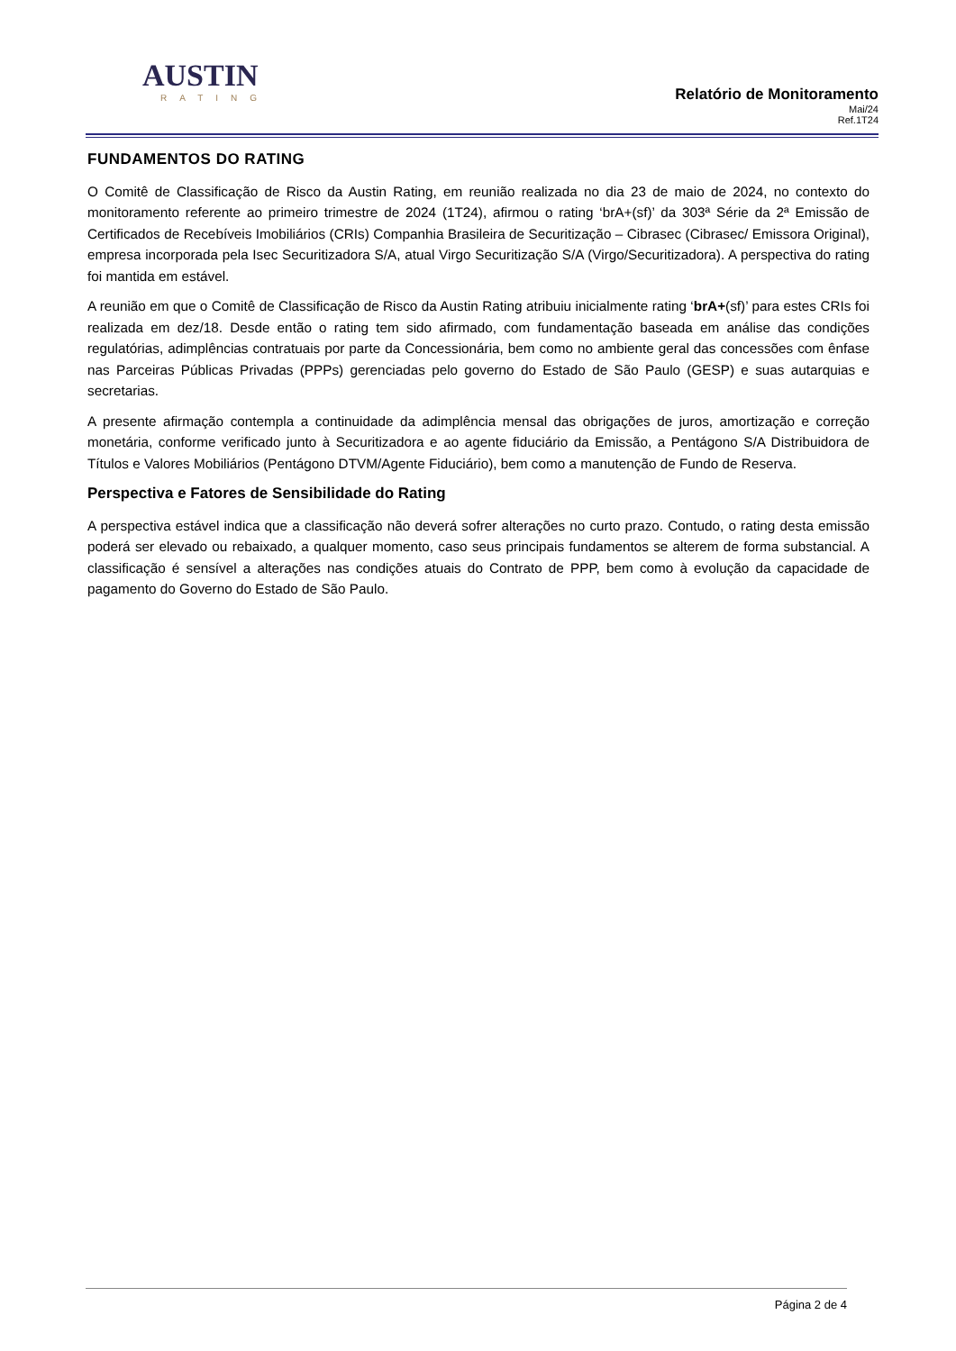AUSTIN
RATING
Relatório de Monitoramento
Mai/24
Ref.1T24
FUNDAMENTOS DO RATING
O Comitê de Classificação de Risco da Austin Rating, em reunião realizada no dia 23 de maio de 2024, no contexto do monitoramento referente ao primeiro trimestre de 2024 (1T24), afirmou o rating ‘brA+(sf)’ da 303ª Série da 2ª Emissão de Certificados de Recebíveis Imobiliários (CRIs) Companhia Brasileira de Securitização – Cibrasec (Cibrasec/ Emissora Original), empresa incorporada pela Isec Securitizadora S/A, atual Virgo Securitização S/A (Virgo/Securitizadora). A perspectiva do rating foi mantida em estável.
A reunião em que o Comitê de Classificação de Risco da Austin Rating atribuiu inicialmente rating ‘brA+(sf)’ para estes CRIs foi realizada em dez/18. Desde então o rating tem sido afirmado, com fundamentação baseada em análise das condições regulatórias, adimplências contratuais por parte da Concessionária, bem como no ambiente geral das concessões com ênfase nas Parceiras Públicas Privadas (PPPs) gerenciadas pelo governo do Estado de São Paulo (GESP) e suas autarquias e secretarias.
A presente afirmação contempla a continuidade da adimplência mensal das obrigações de juros, amortização e correção monetária, conforme verificado junto à Securitizadora e ao agente fiduciário da Emissão, a Pentágono S/A Distribuidora de Títulos e Valores Mobiliários (Pentágono DTVM/Agente Fiduciário), bem como a manutenção de Fundo de Reserva.
Perspectiva e Fatores de Sensibilidade do Rating
A perspectiva estável indica que a classificação não deverá sofrer alterações no curto prazo. Contudo, o rating desta emissão poderá ser elevado ou rebaixado, a qualquer momento, caso seus principais fundamentos se alterem de forma substancial. A classificação é sensível a alterações nas condições atuais do Contrato de PPP, bem como à evolução da capacidade de pagamento do Governo do Estado de São Paulo.
Página 2 de 4